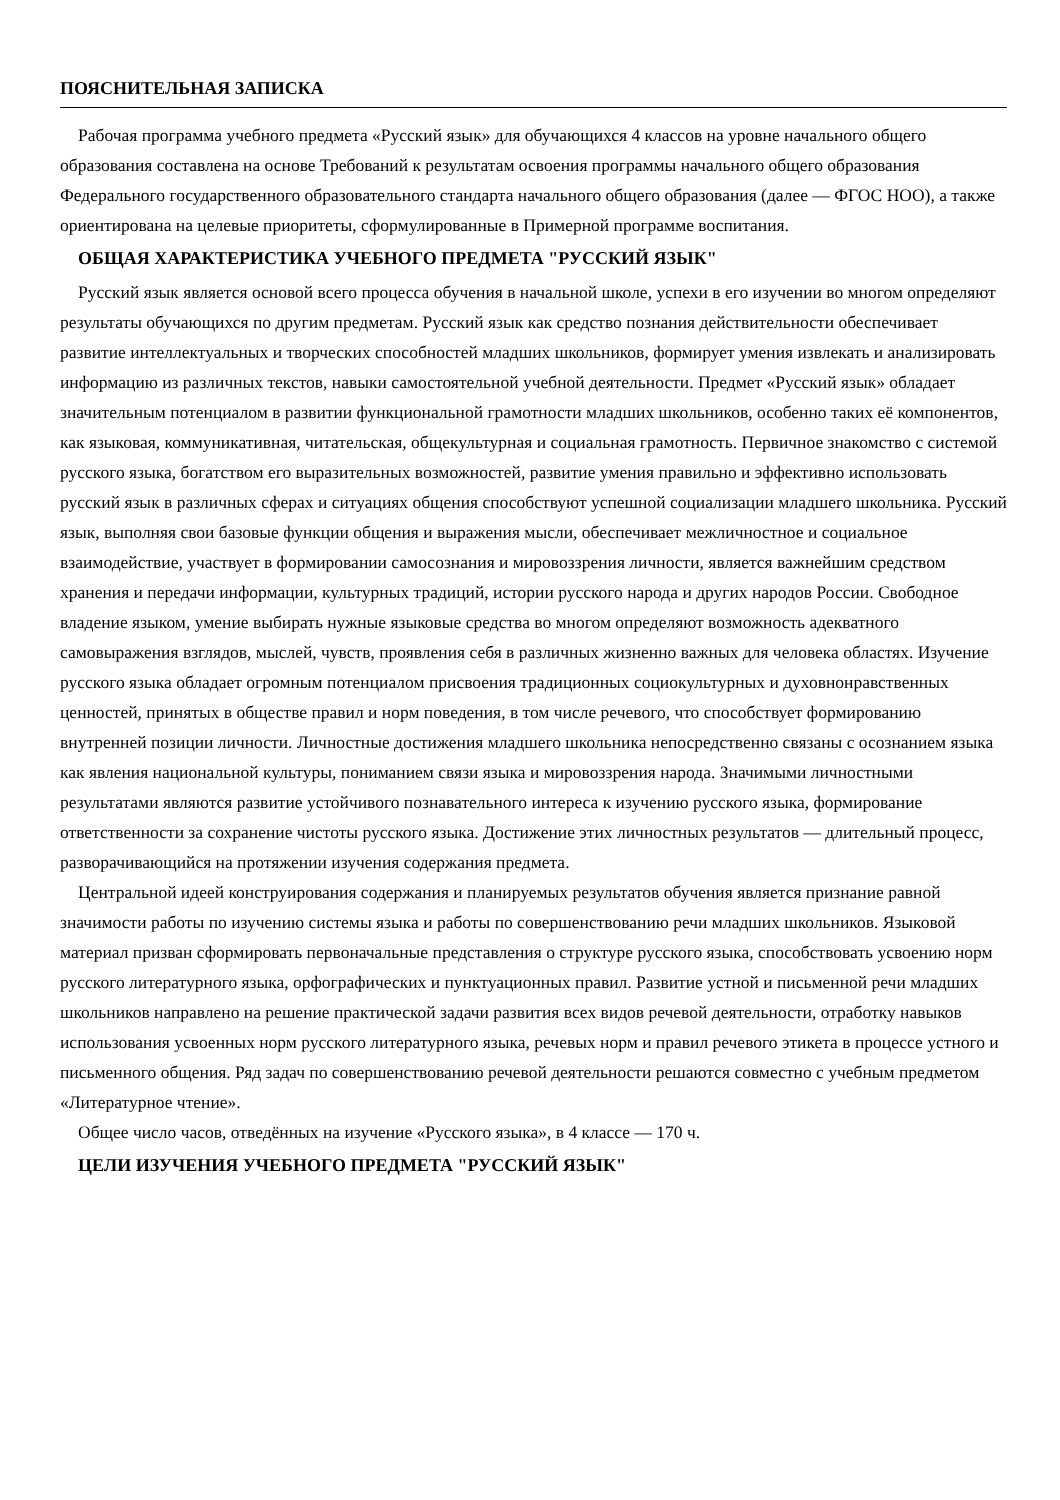ПОЯСНИТЕЛЬНАЯ ЗАПИСКА
Рабочая программа учебного предмета «Русский язык» для обучающихся 4 классов на уровне начального общего образования составлена на основе Требований к результатам освоения программы начального общего образования Федерального государственного образовательного стандарта начального общего образования (далее — ФГОС НОО), а также ориентирована на целевые приори­теты, сформулированные в Примерной программе воспитания.
ОБЩАЯ ХАРАКТЕРИСТИКА УЧЕБНОГО ПРЕДМЕТА "РУССКИЙ ЯЗЫК"
Русский язык является основой всего процесса обучения в начальной школе, успехи в его изучении во многом определяют результаты обучающихся по другим предметам. Русский язык как средство познания действительности обеспечивает развитие интеллектуальных и творческих способностей младших школьников, формирует умения извлекать и анализировать информацию из различных текстов, навыки самостоятельной учебной деятельности. Предмет «Русский язык» обладает значительным потенциалом в развитии функциональной грамотности младших школьников, особенно таких её компонентов, как языковая, коммуникативная, читательская, общекультурная и социальная грамотность. Первичное знакомство с системой русского языка, богатством его выразительных возможностей, развитие умения правильно и эффективно использовать русский язык в различных сферах и ситуациях общения способствуют успешной социализации младшего школьника. Русский язык, выполняя свои базовые функции общения и выражения мысли, обеспечивает межличностное и социальное взаимодействие, участвует в формировании самосознания и мировоззрения личности, является важнейшим средством хранения и передачи информации, культурных традиций, истории русского народа и других народов России. Свободное владение языком, умение выбирать нужные языковые средства во многом определяют возможность адекватного самовыражения взглядов, мыслей, чувств, проявления себя в различных жизненно важных для человека областях. Изучение русского языка обладает огромным потенциалом присвоения традиционных социокультурных и духовнонравственных ценностей, принятых в обществе правил и норм поведения, в том числе речевого, что способствует формированию внутренней позиции личности. Личностные достижения младшего школьника непосредственно связаны с осознанием языка как явления национальной культуры, пониманием связи языка и мировоззрения народа. Значимыми личностными результатами являются развитие устойчивого познавательного интереса к изучению русского языка, формирование ответственности за сохранение чистоты русского языка. Достижение этих личностных результатов — длительный процесс, разворачивающийся на протяжении изучения содержания предмета.
Центральной идеей конструирования содержания и планируемых результатов обучения является признание равной значимости работы по изучению системы языка и работы по совершенствованию речи младших школьников. Языковой материал призван сформировать первоначальные представления о структуре русского языка, способствовать усвоению норм русского литературного языка, орфографических и пунктуационных правил. Развитие устной и письменной речи младших школьников направлено на решение практической задачи развития всех видов речевой деятельности, отработку навыков использования усвоенных норм русского литературного языка, речевых норм и правил речевого этикета в процессе устного и письменного общения. Ряд задач по совершенствованию речевой деятельности решаются совместно с учебным предметом «Литературное чтение».
Общее число часов, отведённых на изучение «Русского языка», в 4 классе — 170 ч.
ЦЕЛИ ИЗУЧЕНИЯ УЧЕБНОГО ПРЕДМЕТА "РУССКИЙ ЯЗЫК"